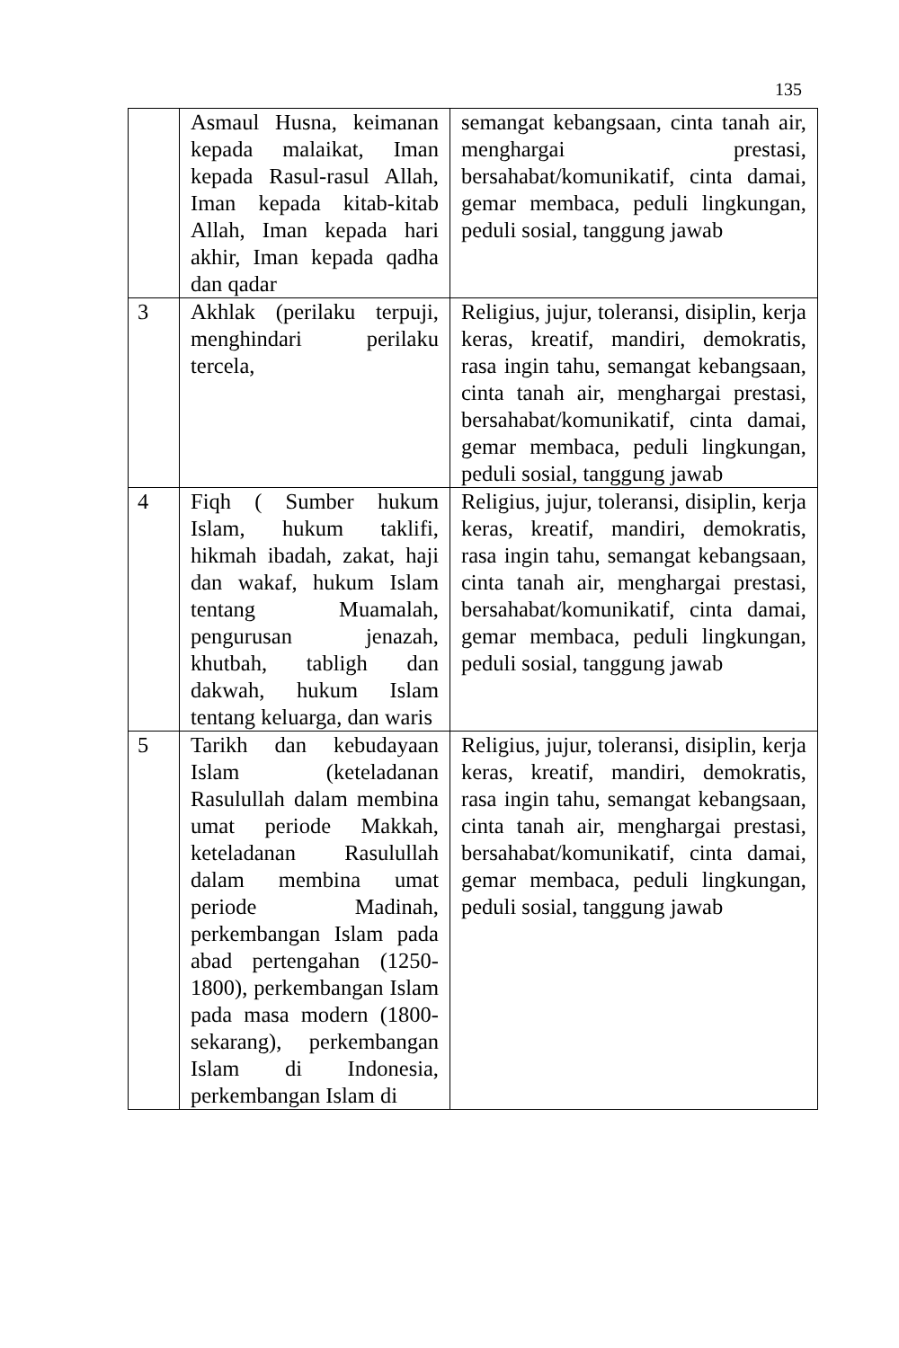135
| | Asmaul Husna, keimanan kepada malaikat, Iman kepada Rasul-rasul Allah, Iman kepada kitab-kitab Allah, Iman kepada hari akhir, Iman kepada qadha dan qadar | semangat kebangsaan, cinta tanah air, menghargai prestasi, bersahabat/komunikatif, cinta damai, gemar membaca, peduli lingkungan, peduli sosial, tanggung jawab |
| 3 | Akhlak (perilaku terpuji, menghindari perilaku tercela, | Religius, jujur, toleransi, disiplin, kerja keras, kreatif, mandiri, demokratis, rasa ingin tahu, semangat kebangsaan, cinta tanah air, menghargai prestasi, bersahabat/komunikatif, cinta damai, gemar membaca, peduli lingkungan, peduli sosial, tanggung jawab |
| 4 | Fiqh ( Sumber hukum Islam, hukum taklifi, hikmah ibadah, zakat, haji dan wakaf, hukum Islam tentang Muamalah, pengurusan jenazah, khutbah, tabligh dan dakwah, hukum Islam tentang keluarga, dan waris | Religius, jujur, toleransi, disiplin, kerja keras, kreatif, mandiri, demokratis, rasa ingin tahu, semangat kebangsaan, cinta tanah air, menghargai prestasi, bersahabat/komunikatif, cinta damai, gemar membaca, peduli lingkungan, peduli sosial, tanggung jawab |
| 5 | Tarikh dan kebudayaan Islam (keteladanan Rasulullah dalam membina umat periode Makkah, keteladanan Rasulullah dalam membina umat periode Madinah, perkembangan Islam pada abad pertengahan (1250-1800), perkembangan Islam pada masa modern (1800-sekarang), perkembangan Islam di Indonesia, perkembangan Islam di | Religius, jujur, toleransi, disiplin, kerja keras, kreatif, mandiri, demokratis, rasa ingin tahu, semangat kebangsaan, cinta tanah air, menghargai prestasi, bersahabat/komunikatif, cinta damai, gemar membaca, peduli lingkungan, peduli sosial, tanggung jawab |